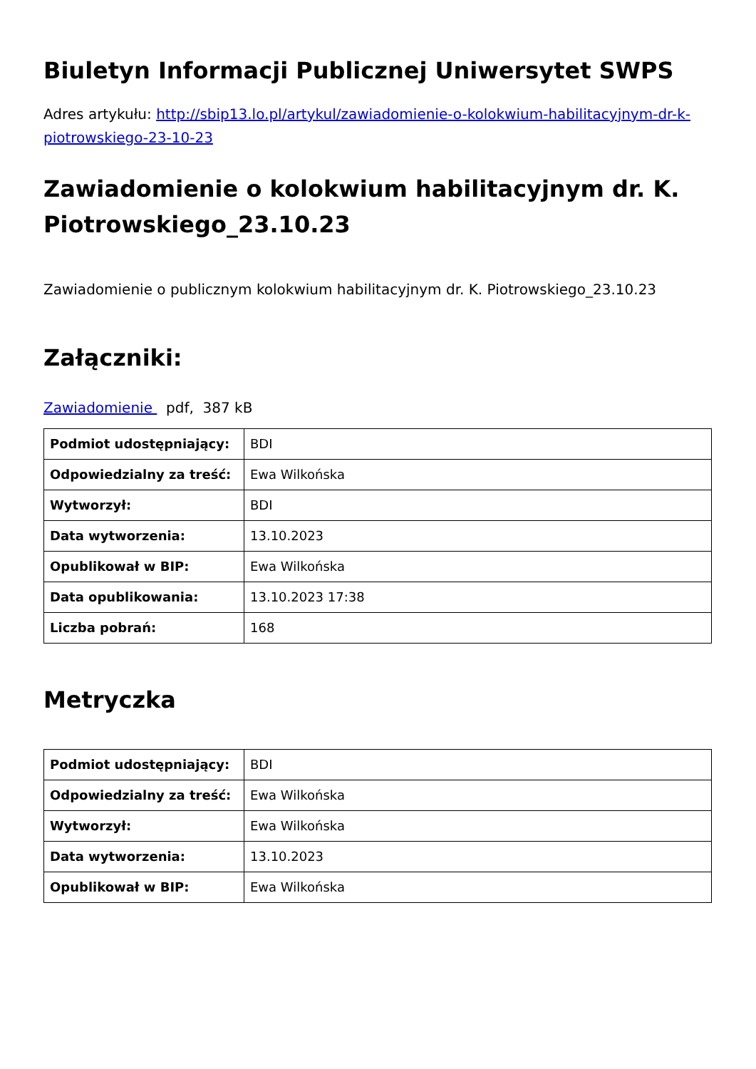Biuletyn Informacji Publicznej Uniwersytet SWPS
Adres artykułu: http://sbip13.lo.pl/artykul/zawiadomienie-o-kolokwium-habilitacyjnym-dr-k-piotrowskiego-23-10-23
Zawiadomienie o kolokwium habilitacyjnym dr. K. Piotrowskiego_23.10.23
Zawiadomienie o publicznym kolokwium habilitacyjnym dr. K. Piotrowskiego_23.10.23
Załączniki:
Zawiadomienie pdf, 387 kB
| Podmiot udostępniający: | BDI |
| Odpowiedzialny za treść: | Ewa Wilkońska |
| Wytworzył: | BDI |
| Data wytworzenia: | 13.10.2023 |
| Opublikował w BIP: | Ewa Wilkońska |
| Data opublikowania: | 13.10.2023 17:38 |
| Liczba pobrań: | 168 |
Metryczka
| Podmiot udostępniający: | BDI |
| Odpowiedzialny za treść: | Ewa Wilkońska |
| Wytworzył: | Ewa Wilkońska |
| Data wytworzenia: | 13.10.2023 |
| Opublikował w BIP: | Ewa Wilkońska |